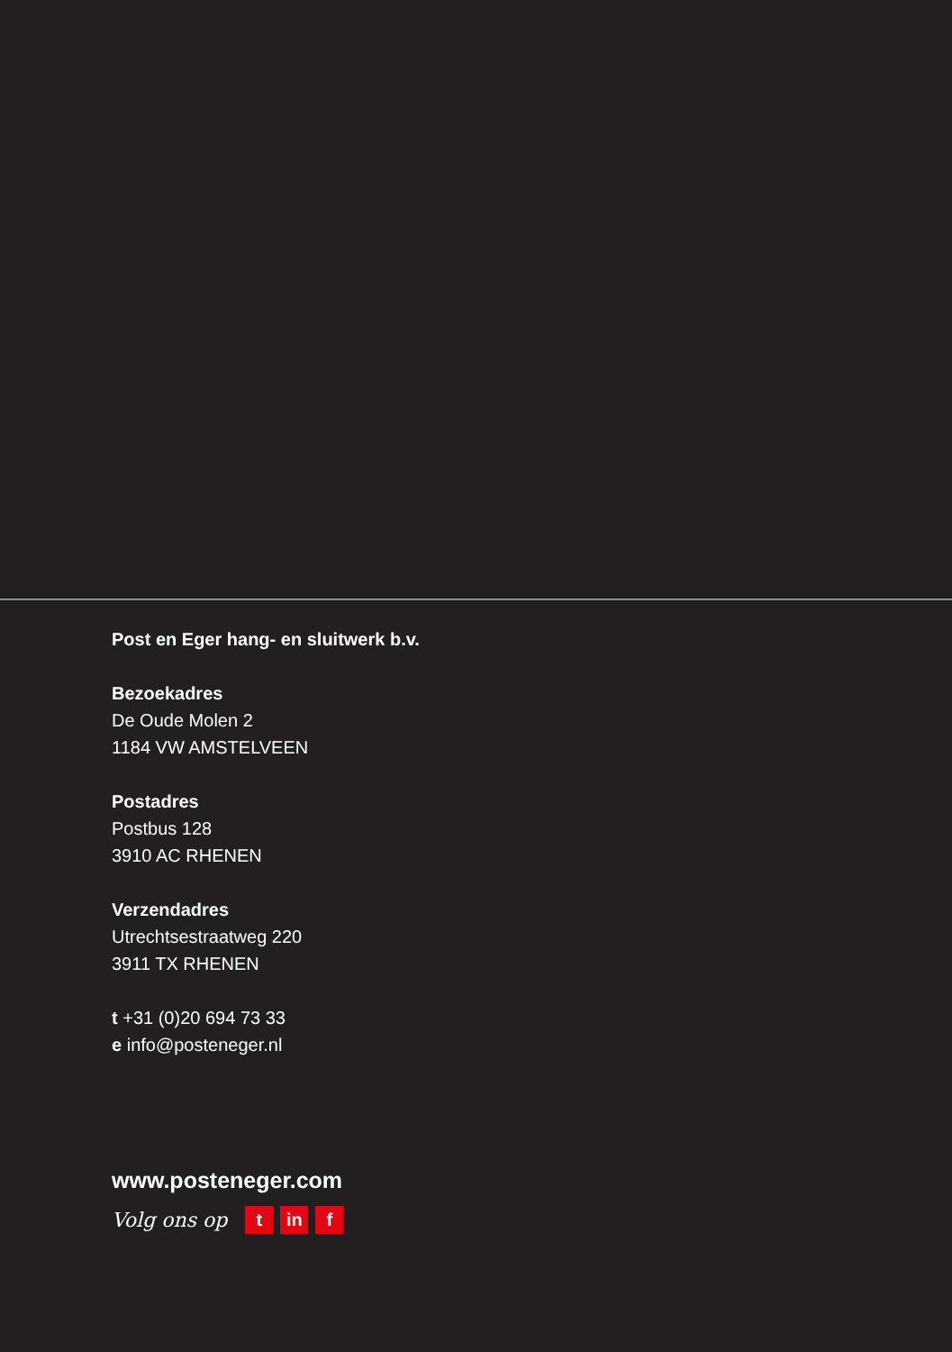Post en Eger hang- en sluitwerk b.v.
Bezoekadres
De Oude Molen 2
1184 VW AMSTELVEEN
Postadres
Postbus 128
3910 AC RHENEN
Verzendadres
Utrechtsestraatweg 220
3911 TX RHENEN
t +31 (0)20 694 73 33
e info@posteneger.nl
www.posteneger.com
Volg ons op t in f